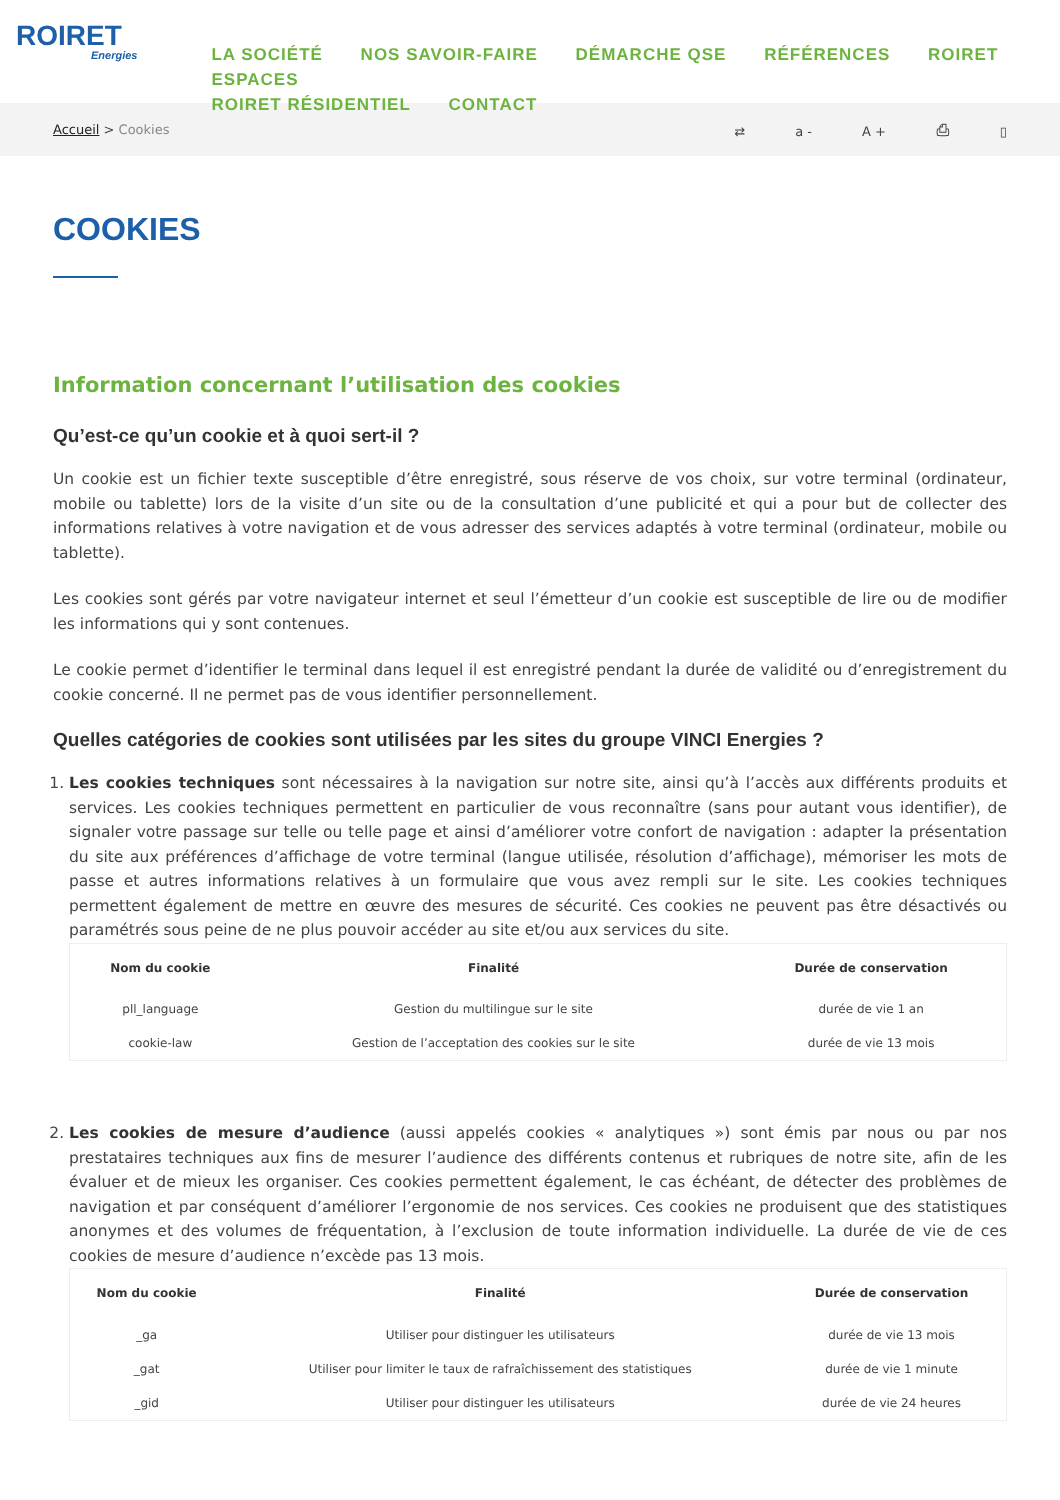ROIRET
Energies
LA SOCIÉTÉ NOS SAVOIR-FAIRE DÉMARCHE QSE RÉFÉRENCES ROIRET ESPACES
ROIRET RÉSIDENTIEL CONTACT
Accueil > Cookies ⇄ a - A + ⎙ ▯
COOKIES
Information concernant l’utilisation des cookies
Qu’est-ce qu’un cookie et à quoi sert-il ?
Un cookie est un fichier texte susceptible d’être enregistré, sous réserve de vos choix, sur votre terminal (ordinateur, mobile ou tablette) lors de la visite d’un site ou de la consultation d’une publicité et qui a pour but de collecter des informations relatives à votre navigation et de vous adresser des services adaptés à votre terminal (ordinateur, mobile ou tablette).
Les cookies sont gérés par votre navigateur internet et seul l’émetteur d’un cookie est susceptible de lire ou de modifier les informations qui y sont contenues.
Le cookie permet d’identifier le terminal dans lequel il est enregistré pendant la durée de validité ou d’enregistrement du cookie concerné. Il ne permet pas de vous identifier personnellement.
Quelles catégories de cookies sont utilisées par les sites du groupe VINCI Energies ?
1. Les cookies techniques sont nécessaires à la navigation sur notre site, ainsi qu’à l’accès aux différents produits et services. Les cookies techniques permettent en particulier de vous reconnaître (sans pour autant vous identifier), de signaler votre passage sur telle ou telle page et ainsi d’améliorer votre confort de navigation : adapter la présentation du site aux préférences d’affichage de votre terminal (langue utilisée, résolution d’affichage), mémoriser les mots de passe et autres informations relatives à un formulaire que vous avez rempli sur le site. Les cookies techniques permettent également de mettre en œuvre des mesures de sécurité. Ces cookies ne peuvent pas être désactivés ou paramétrés sous peine de ne plus pouvoir accéder au site et/ou aux services du site.
| Nom du cookie | Finalité | Durée de conservation |
| --- | --- | --- |
| pll_language | Gestion du multilingue sur le site | durée de vie 1 an |
| cookie-law | Gestion de l’acceptation des cookies sur le site | durée de vie 13 mois |
2. Les cookies de mesure d’audience (aussi appelés cookies « analytiques ») sont émis par nous ou par nos prestataires techniques aux fins de mesurer l’audience des différents contenus et rubriques de notre site, afin de les évaluer et de mieux les organiser. Ces cookies permettent également, le cas échéant, de détecter des problèmes de navigation et par conséquent d’améliorer l’ergonomie de nos services. Ces cookies ne produisent que des statistiques anonymes et des volumes de fréquentation, à l’exclusion de toute information individuelle. La durée de vie de ces cookies de mesure d’audience n’excède pas 13 mois.
| Nom du cookie | Finalité | Durée de conservation |
| --- | --- | --- |
| _ga | Utiliser pour distinguer les utilisateurs | durée de vie 13 mois |
| _gat | Utiliser pour limiter le taux de rafraîchissement des statistiques | durée de vie 1 minute |
| _gid | Utiliser pour distinguer les utilisateurs | durée de vie 24 heures |